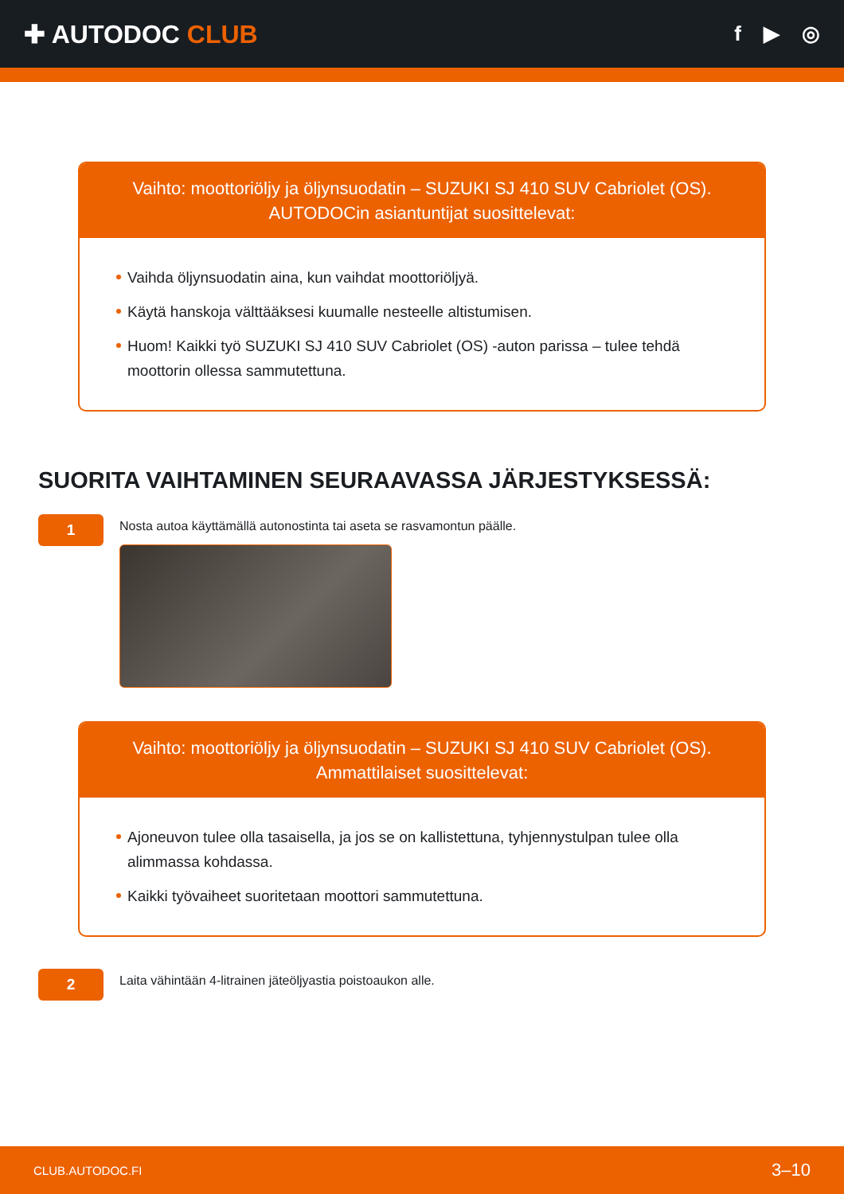✚ AUTODOC CLUB
f ▶ ◎
Vaihto: moottoriöljy ja öljynsuodatin – SUZUKI SJ 410 SUV Cabriolet (OS).
AUTODOCin asiantuntijat suosittelevat:
Vaihda öljynsuodatin aina, kun vaihdat moottoriöljyä.
Käytä hanskoja välttääksesi kuumalle nesteelle altistumisen.
Huom! Kaikki työ SUZUKI SJ 410 SUV Cabriolet (OS) -auton parissa – tulee tehdä moottorin ollessa sammutettuna.
SUORITA VAIHTAMINEN SEURAAVASSA JÄRJESTYKSESSÄ:
1
Nosta autoa käyttämällä autonostinta tai aseta se rasvamontun päälle.
Vaihto: moottoriöljy ja öljynsuodatin – SUZUKI SJ 410 SUV Cabriolet (OS).
Ammattilaiset suosittelevat:
Ajoneuvon tulee olla tasaisella, ja jos se on kallistettuna, tyhjennystulpan tulee olla alimmassa kohdassa.
Kaikki työvaiheet suoritetaan moottori sammutettuna.
2
Laita vähintään 4-litrainen jäteöljyastia poistoaukon alle.
CLUB.AUTODOC.FI 3–10